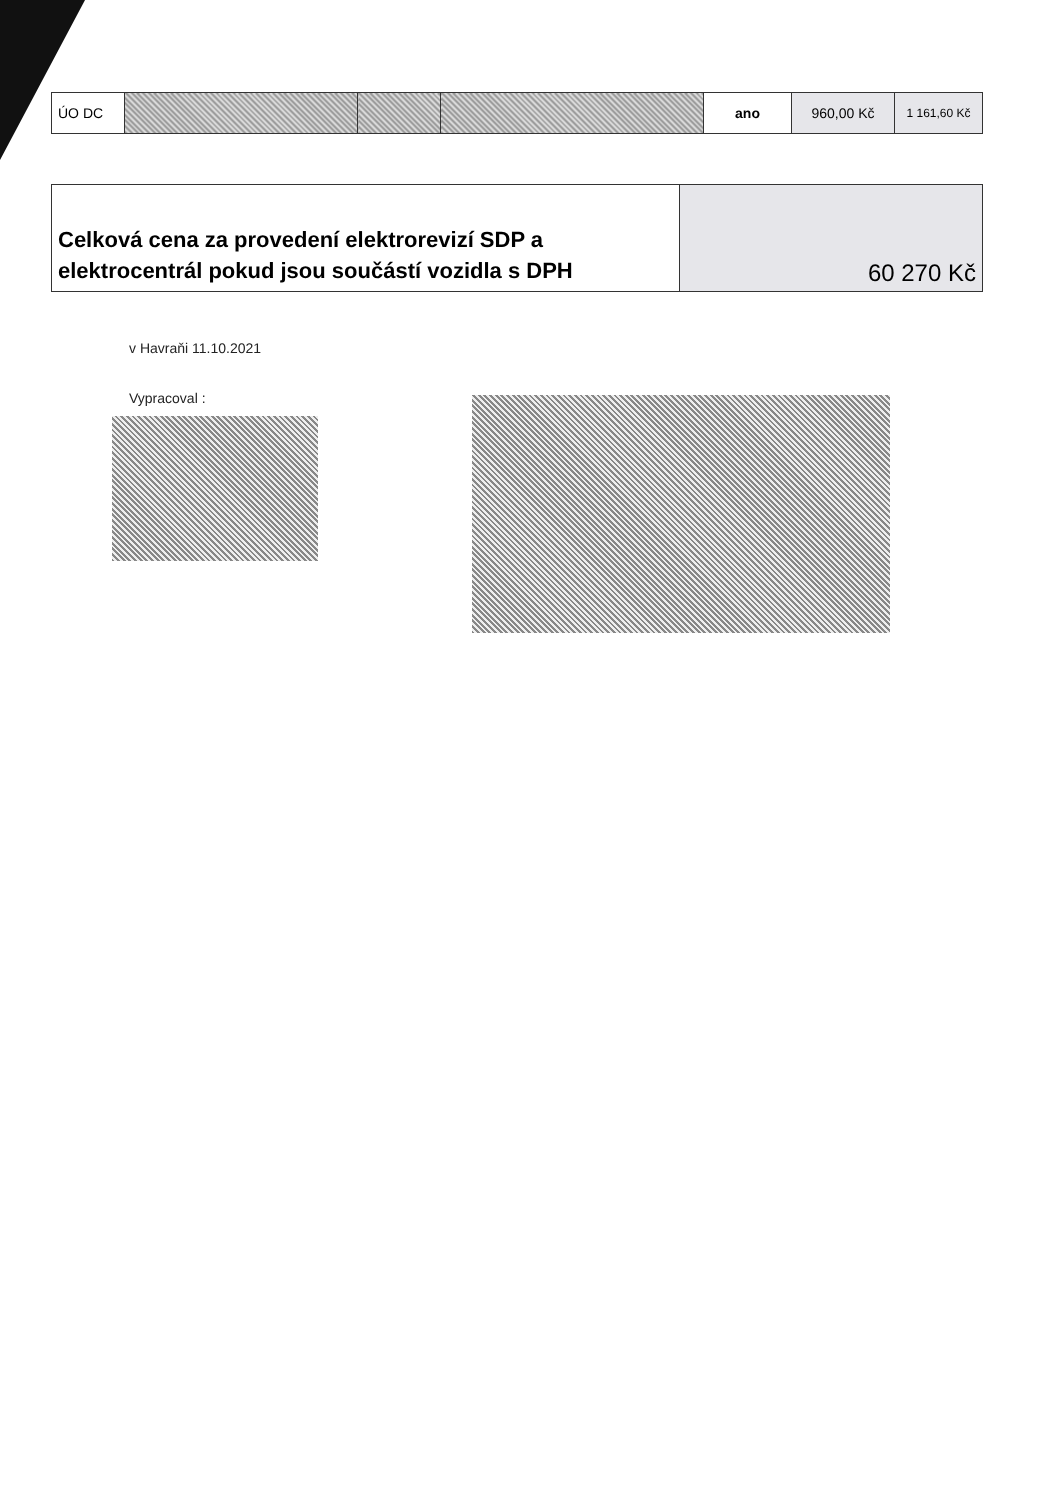| ÚO DC | | | | ano | 960,00 Kč | 1 161,60 Kč |
| Celková cena za provedení elektrorevizí SDP a elektrocentrál pokud jsou součástí vozidla s DPH | 60 270 Kč |
v Havraňi 11.10.2021
Vypracoval :